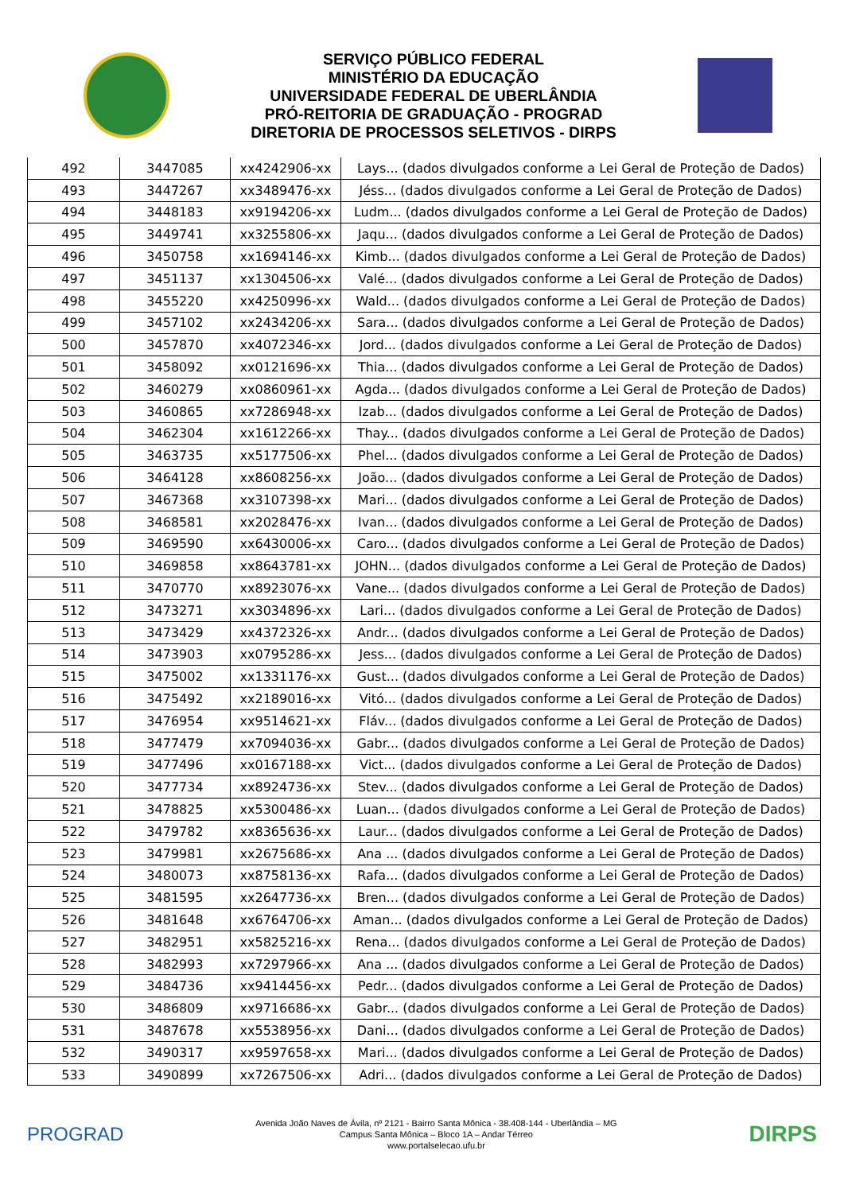SERVIÇO PÚBLICO FEDERAL
MINISTÉRIO DA EDUCAÇÃO
UNIVERSIDADE FEDERAL DE UBERLÂNDIA
PRÓ-REITORIA DE GRADUAÇÃO - PROGRAD
DIRETORIA DE PROCESSOS SELETIVOS - DIRPS
| 492 | 3447085 | xx4242906-xx | Lays... (dados divulgados conforme a Lei Geral de Proteção de Dados) |
| 493 | 3447267 | xx3489476-xx | Jéss... (dados divulgados conforme a Lei Geral de Proteção de Dados) |
| 494 | 3448183 | xx9194206-xx | Ludm... (dados divulgados conforme a Lei Geral de Proteção de Dados) |
| 495 | 3449741 | xx3255806-xx | Jaqu... (dados divulgados conforme a Lei Geral de Proteção de Dados) |
| 496 | 3450758 | xx1694146-xx | Kimb... (dados divulgados conforme a Lei Geral de Proteção de Dados) |
| 497 | 3451137 | xx1304506-xx | Valé... (dados divulgados conforme a Lei Geral de Proteção de Dados) |
| 498 | 3455220 | xx4250996-xx | Wald... (dados divulgados conforme a Lei Geral de Proteção de Dados) |
| 499 | 3457102 | xx2434206-xx | Sara... (dados divulgados conforme a Lei Geral de Proteção de Dados) |
| 500 | 3457870 | xx4072346-xx | Jord... (dados divulgados conforme a Lei Geral de Proteção de Dados) |
| 501 | 3458092 | xx0121696-xx | Thia... (dados divulgados conforme a Lei Geral de Proteção de Dados) |
| 502 | 3460279 | xx0860961-xx | Agda... (dados divulgados conforme a Lei Geral de Proteção de Dados) |
| 503 | 3460865 | xx7286948-xx | Izab... (dados divulgados conforme a Lei Geral de Proteção de Dados) |
| 504 | 3462304 | xx1612266-xx | Thay... (dados divulgados conforme a Lei Geral de Proteção de Dados) |
| 505 | 3463735 | xx5177506-xx | Phel... (dados divulgados conforme a Lei Geral de Proteção de Dados) |
| 506 | 3464128 | xx8608256-xx | João... (dados divulgados conforme a Lei Geral de Proteção de Dados) |
| 507 | 3467368 | xx3107398-xx | Mari... (dados divulgados conforme a Lei Geral de Proteção de Dados) |
| 508 | 3468581 | xx2028476-xx | Ivan... (dados divulgados conforme a Lei Geral de Proteção de Dados) |
| 509 | 3469590 | xx6430006-xx | Caro... (dados divulgados conforme a Lei Geral de Proteção de Dados) |
| 510 | 3469858 | xx8643781-xx | JOHN... (dados divulgados conforme a Lei Geral de Proteção de Dados) |
| 511 | 3470770 | xx8923076-xx | Vane... (dados divulgados conforme a Lei Geral de Proteção de Dados) |
| 512 | 3473271 | xx3034896-xx | Lari... (dados divulgados conforme a Lei Geral de Proteção de Dados) |
| 513 | 3473429 | xx4372326-xx | Andr... (dados divulgados conforme a Lei Geral de Proteção de Dados) |
| 514 | 3473903 | xx0795286-xx | Jess... (dados divulgados conforme a Lei Geral de Proteção de Dados) |
| 515 | 3475002 | xx1331176-xx | Gust... (dados divulgados conforme a Lei Geral de Proteção de Dados) |
| 516 | 3475492 | xx2189016-xx | Vitó... (dados divulgados conforme a Lei Geral de Proteção de Dados) |
| 517 | 3476954 | xx9514621-xx | Fláv... (dados divulgados conforme a Lei Geral de Proteção de Dados) |
| 518 | 3477479 | xx7094036-xx | Gabr... (dados divulgados conforme a Lei Geral de Proteção de Dados) |
| 519 | 3477496 | xx0167188-xx | Vict... (dados divulgados conforme a Lei Geral de Proteção de Dados) |
| 520 | 3477734 | xx8924736-xx | Stev... (dados divulgados conforme a Lei Geral de Proteção de Dados) |
| 521 | 3478825 | xx5300486-xx | Luan... (dados divulgados conforme a Lei Geral de Proteção de Dados) |
| 522 | 3479782 | xx8365636-xx | Laur... (dados divulgados conforme a Lei Geral de Proteção de Dados) |
| 523 | 3479981 | xx2675686-xx | Ana ... (dados divulgados conforme a Lei Geral de Proteção de Dados) |
| 524 | 3480073 | xx8758136-xx | Rafa... (dados divulgados conforme a Lei Geral de Proteção de Dados) |
| 525 | 3481595 | xx2647736-xx | Bren... (dados divulgados conforme a Lei Geral de Proteção de Dados) |
| 526 | 3481648 | xx6764706-xx | Aman... (dados divulgados conforme a Lei Geral de Proteção de Dados) |
| 527 | 3482951 | xx5825216-xx | Rena... (dados divulgados conforme a Lei Geral de Proteção de Dados) |
| 528 | 3482993 | xx7297966-xx | Ana ... (dados divulgados conforme a Lei Geral de Proteção de Dados) |
| 529 | 3484736 | xx9414456-xx | Pedr... (dados divulgados conforme a Lei Geral de Proteção de Dados) |
| 530 | 3486809 | xx9716686-xx | Gabr... (dados divulgados conforme a Lei Geral de Proteção de Dados) |
| 531 | 3487678 | xx5538956-xx | Dani... (dados divulgados conforme a Lei Geral de Proteção de Dados) |
| 532 | 3490317 | xx9597658-xx | Mari... (dados divulgados conforme a Lei Geral de Proteção de Dados) |
| 533 | 3490899 | xx7267506-xx | Adri... (dados divulgados conforme a Lei Geral de Proteção de Dados) |
PROGRAD
Avenida João Naves de Ávila, nº 2121 - Bairro Santa Mônica - 38.408-144 - Uberlândia – MG
Campus Santa Mônica – Bloco 1A – Andar Térreo
www.portalselecao.ufu.br
DIRPS